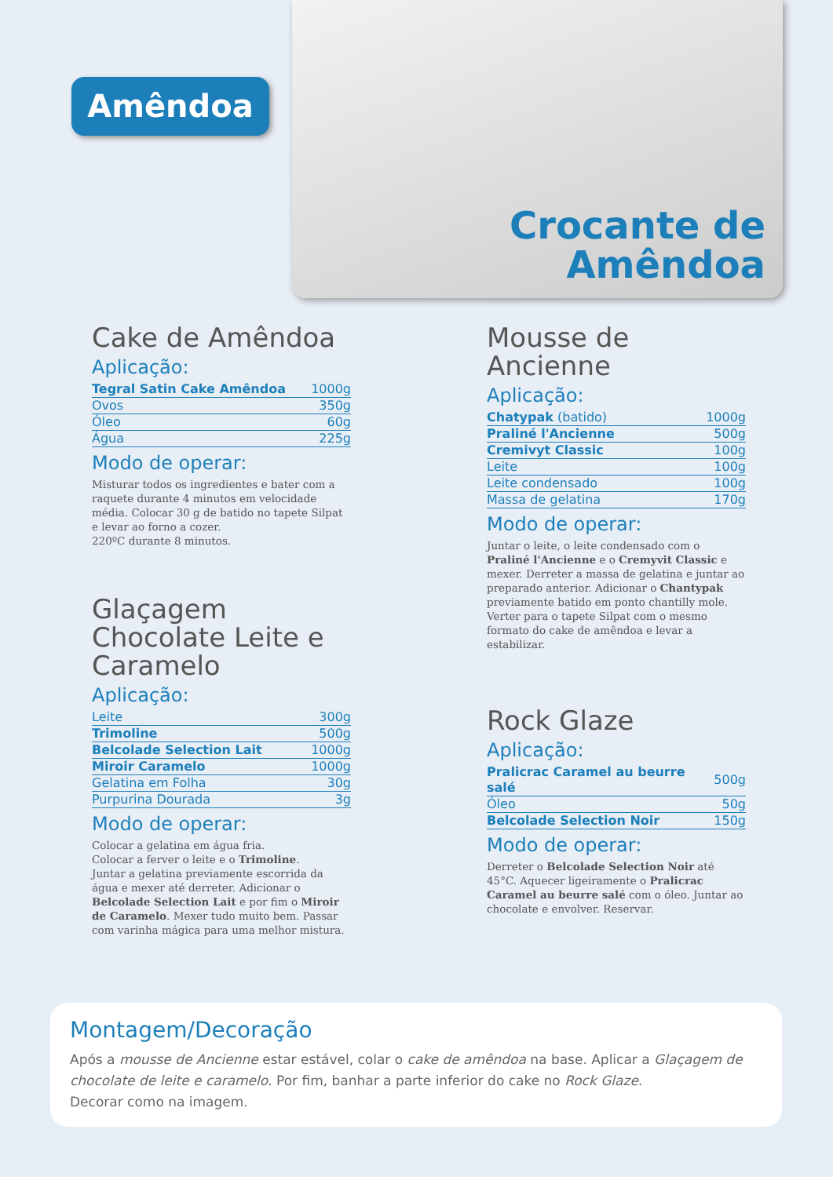Amêndoa
Crocante de
Amêndoa
Cake de Amêndoa
Aplicação:
| Tegral Satin Cake Amêndoa | 1000g |
| Ovos | 350g |
| Óleo | 60g |
| Água | 225g |
Modo de operar:
Misturar todos os ingredientes e bater com a raquete durante 4 minutos em velocidade média. Colocar 30 g de batido no tapete Silpat e levar ao forno a cozer.
220ºC durante 8 minutos.
Glaçagem Chocolate Leite e Caramelo
Aplicação:
| Leite | 300g |
| Trimoline | 500g |
| Belcolade Selection Lait | 1000g |
| Miroir Caramelo | 1000g |
| Gelatina em Folha | 30g |
| Purpurina Dourada | 3g |
Modo de operar:
Colocar a gelatina em água fria.
Colocar a ferver o leite e o Trimoline.
Juntar a gelatina previamente escorrida da água e mexer até derreter. Adicionar o Belcolade Selection Lait e por fim o Miroir de Caramelo. Mexer tudo muito bem. Passar com varinha mágica para uma melhor mistura.
Mousse de Ancienne
Aplicação:
| Chatypak (batido) | 1000g |
| Praliné l'Ancienne | 500g |
| Cremivyt Classic | 100g |
| Leite | 100g |
| Leite condensado | 100g |
| Massa de gelatina | 170g |
Modo de operar:
Juntar o leite, o leite condensado com o Praliné l'Ancienne e o Cremyvit Classic e mexer. Derreter a massa de gelatina e juntar ao preparado anterior. Adicionar o Chantypak previamente batido em ponto chantilly mole.
Verter para o tapete Silpat com o mesmo formato do cake de amêndoa e levar a estabilizar.
Rock Glaze
Aplicação:
| Pralicrac Caramel au beurre salé | 500g |
| Óleo | 50g |
| Belcolade Selection Noir | 150g |
Modo de operar:
Derreter o Belcolade Selection Noir até 45°C. Aquecer ligeiramente o Pralicrac Caramel au beurre salé com o óleo. Juntar ao chocolate e envolver. Reservar.
Montagem/Decoração
Após a mousse de Ancienne estar estável, colar o cake de amêndoa na base. Aplicar a Glaçagem de chocolate de leite e caramelo. Por fim, banhar a parte inferior do cake no Rock Glaze.
Decorar como na imagem.